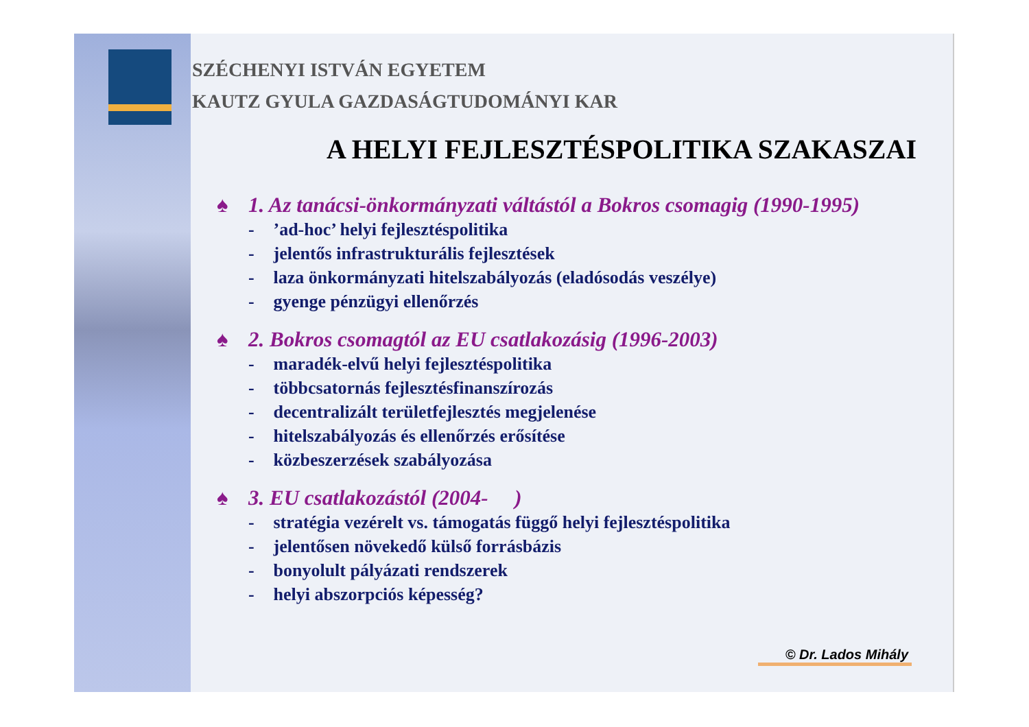SZÉCHENYI ISTVÁN EGYETEM
KAUTZ GYULA GAZDASÁGTUDOMÁNYI KAR
A HELYI FEJLESZTÉSPOLITIKA SZAKASZAI
♠ 1. Az tanácsi-önkormányzati váltástól a Bokros csomagig (1990-1995)
- ’ad-hoc’ helyi fejlesztéspolitika
- jelentős infrastrukturális fejlesztések
- laza önkormányzati hitelszabályozás (eladósodás veszélye)
- gyenge pénzügyi ellenőrzés
♠ 2. Bokros csomagtól az EU csatlakozásig (1996-2003)
- maradék-elvű helyi fejlesztéspolitika
- többcsatornás fejlesztésfinanszírozás
- decentralizált területfejlesztés megjelenése
- hitelszabályozás és ellenőrzés erősítése
- közbeszerzések szabályozása
♠ 3. EU csatlakozástól (2004- )
- stratégia vezérelt vs. támogatás függő helyi fejlesztéspolitika
- jelentősen növekedő külső forrásbázis
- bonyolult pályázati rendszerek
- helyi abszorpciós képesség?
© Dr. Lados Mihály